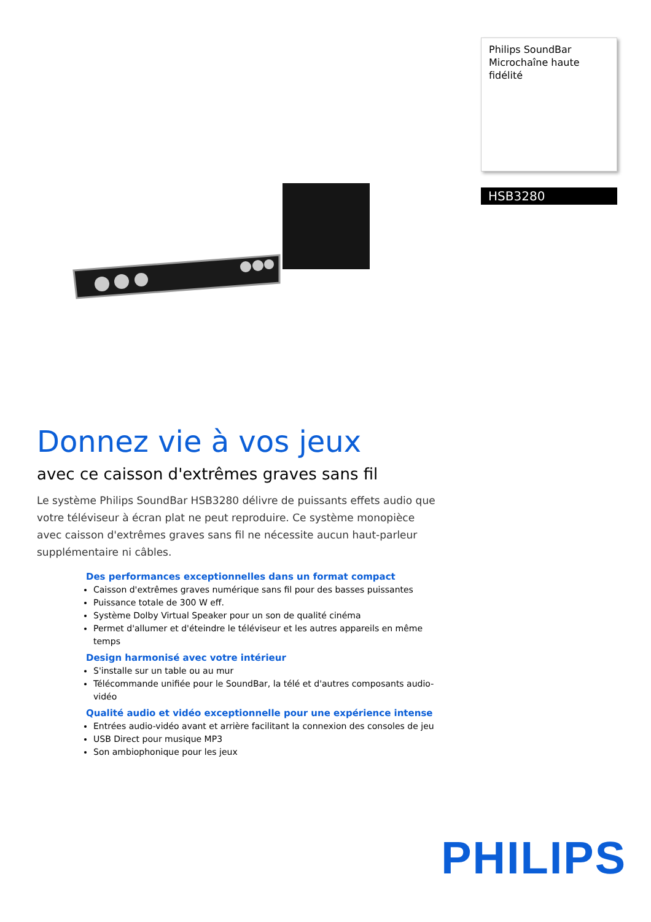Philips SoundBar
Microchaîne haute fidélité
HSB3280
Donnez vie à vos jeux
avec ce caisson d'extrêmes graves sans fil
Le système Philips SoundBar HSB3280 délivre de puissants effets audio que votre téléviseur à écran plat ne peut reproduire. Ce système monopièce avec caisson d'extrêmes graves sans fil ne nécessite aucun haut-parleur supplémentaire ni câbles.
Des performances exceptionnelles dans un format compact
Caisson d'extrêmes graves numérique sans fil pour des basses puissantes
Puissance totale de 300 W eff.
Système Dolby Virtual Speaker pour un son de qualité cinéma
Permet d'allumer et d'éteindre le téléviseur et les autres appareils en même temps
Design harmonisé avec votre intérieur
S'installe sur un table ou au mur
Télécommande unifiée pour le SoundBar, la télé et d'autres composants audio-vidéo
Qualité audio et vidéo exceptionnelle pour une expérience intense
Entrées audio-vidéo avant et arrière facilitant la connexion des consoles de jeu
USB Direct pour musique MP3
Son ambiophonique pour les jeux
PHILIPS